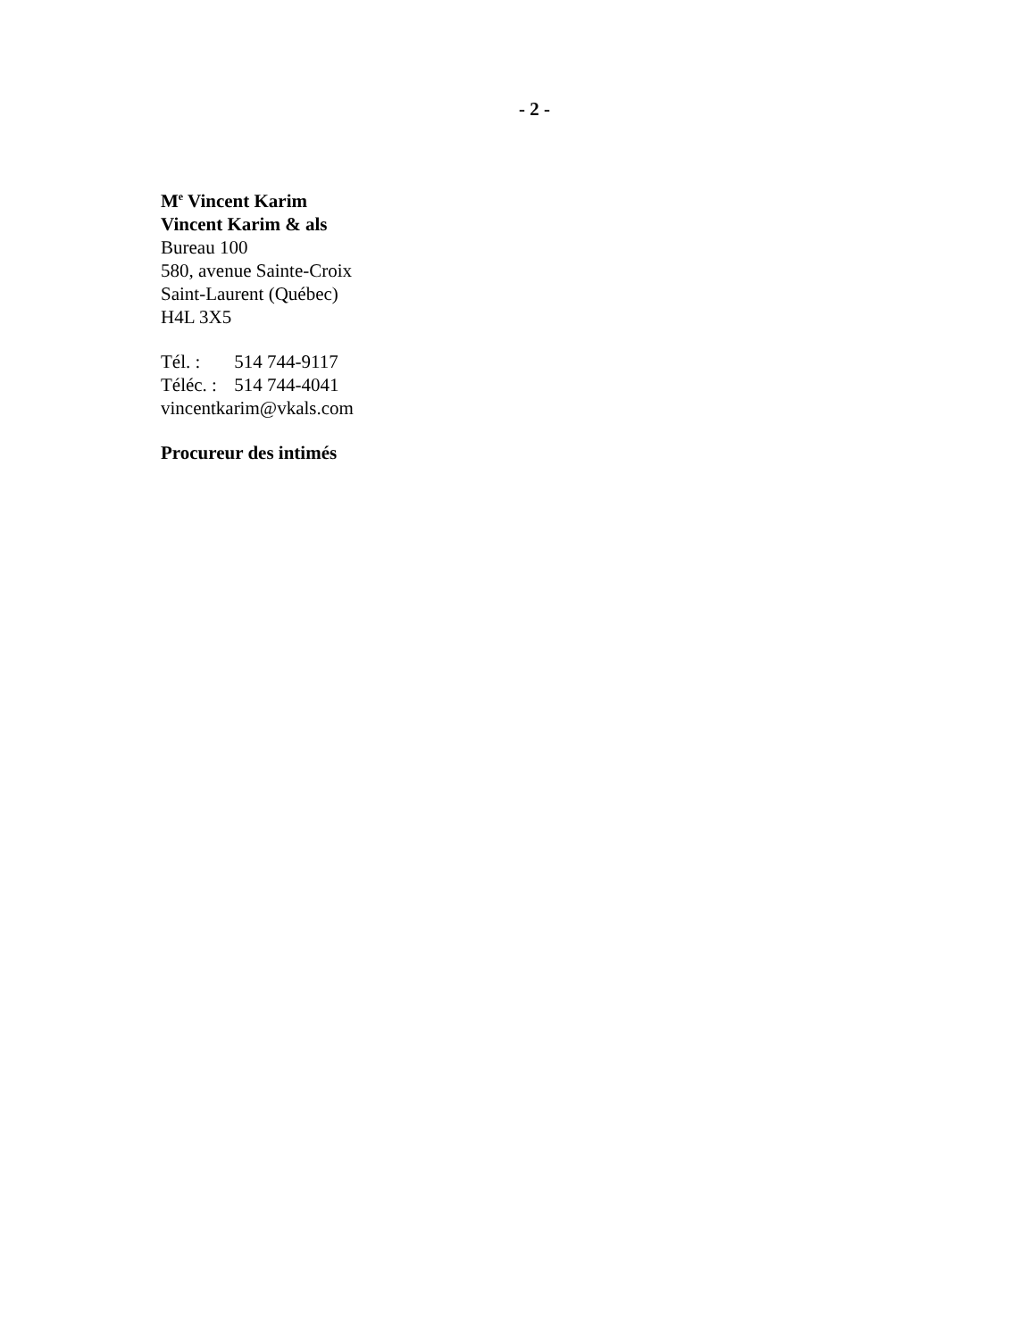- 2 -
M<sup>e</sup> Vincent Karim
Vincent Karim & als
Bureau 100
580, avenue Sainte-Croix
Saint-Laurent (Québec)
H4L 3X5
Tél. : 514 744-9117
Téléc. : 514 744-4041
vincentkarim@vkals.com
Procureur des intimés